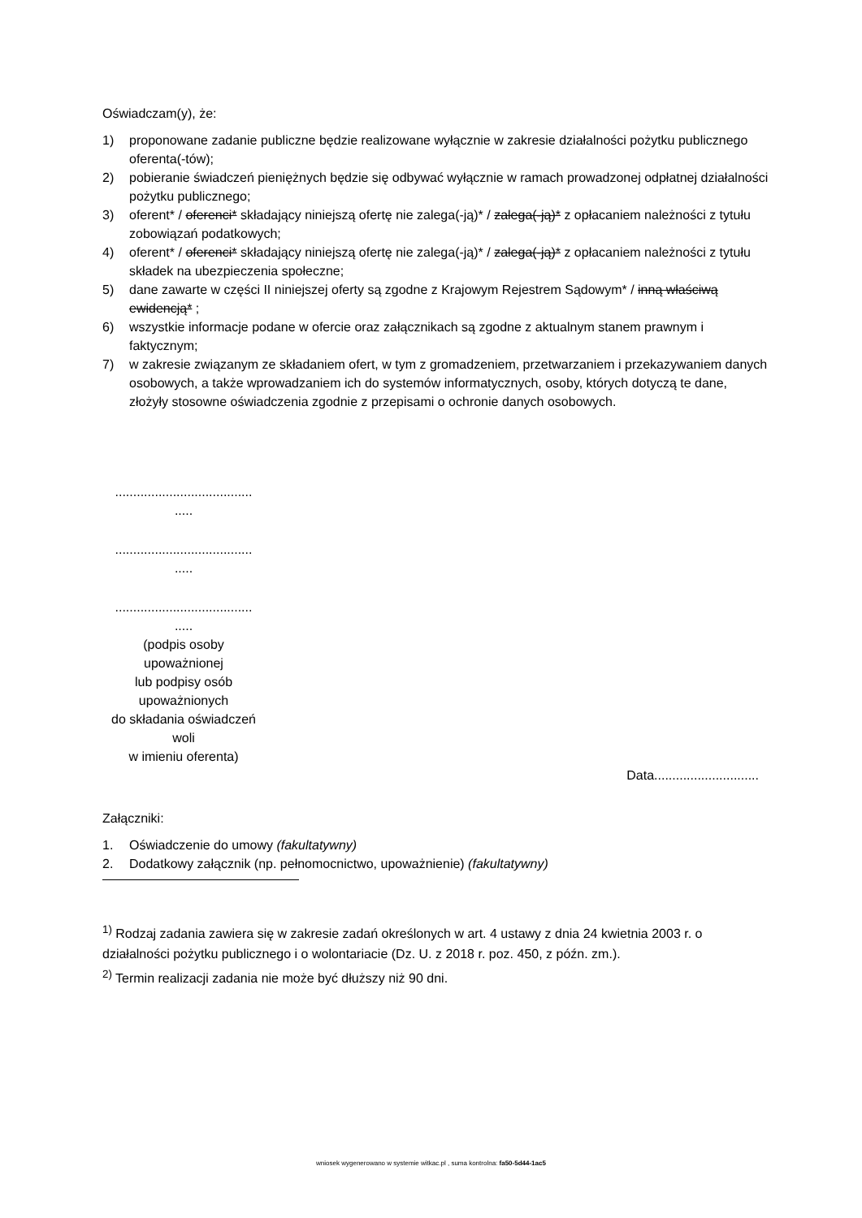Oświadczam(y), że:
1) proponowane zadanie publiczne będzie realizowane wyłącznie w zakresie działalności pożytku publicznego oferenta(-tów);
2) pobieranie świadczeń pieniężnych będzie się odbywać wyłącznie w ramach prowadzonej odpłatnej działalności pożytku publicznego;
3) oferent* / oferenci* składający niniejszą ofertę nie zalega(-ją)* / zalega(-ją)* z opłacaniem należności z tytułu zobowiązań podatkowych;
4) oferent* / oferenci* składający niniejszą ofertę nie zalega(-ją)* / zalega(-ją)* z opłacaniem należności z tytułu składek na ubezpieczenia społeczne;
5) dane zawarte w części II niniejszej oferty są zgodne z Krajowym Rejestrem Sądowym* / inną właściwą ewidencją* ;
6) wszystkie informacje podane w ofercie oraz załącznikach są zgodne z aktualnym stanem prawnym i faktycznym;
7) w zakresie związanym ze składaniem ofert, w tym z gromadzeniem, przetwarzaniem i przekazywaniem danych osobowych, a także wprowadzaniem ich do systemów informatycznych, osoby, których dotyczą te dane, złożyły stosowne oświadczenia zgodnie z przepisami o ochronie danych osobowych.
......................................
.....
......................................
.....
......................................
.....
(podpis osoby
upoważnionej
lub podpisy osób
upoważnionych
do składania oświadczeń
woli
w imieniu oferenta)
Data.............................
Załączniki:
1. Oświadczenie do umowy (fakultatywny)
2. Dodatkowy załącznik (np. pełnomocnictwo, upoważnienie) (fakultatywny)
<sup>1)</sup> Rodzaj zadania zawiera się w zakresie zadań określonych w art. 4 ustawy z dnia 24 kwietnia 2003 r. o działalności pożytku publicznego i o wolontariacie (Dz. U. z 2018 r. poz. 450, z późn. zm.).
<sup>2)</sup> Termin realizacji zadania nie może być dłuższy niż 90 dni.
wniosek wygenerowano w systemie witkac.pl , suma kontrolna: fa50-5d44-1ac5